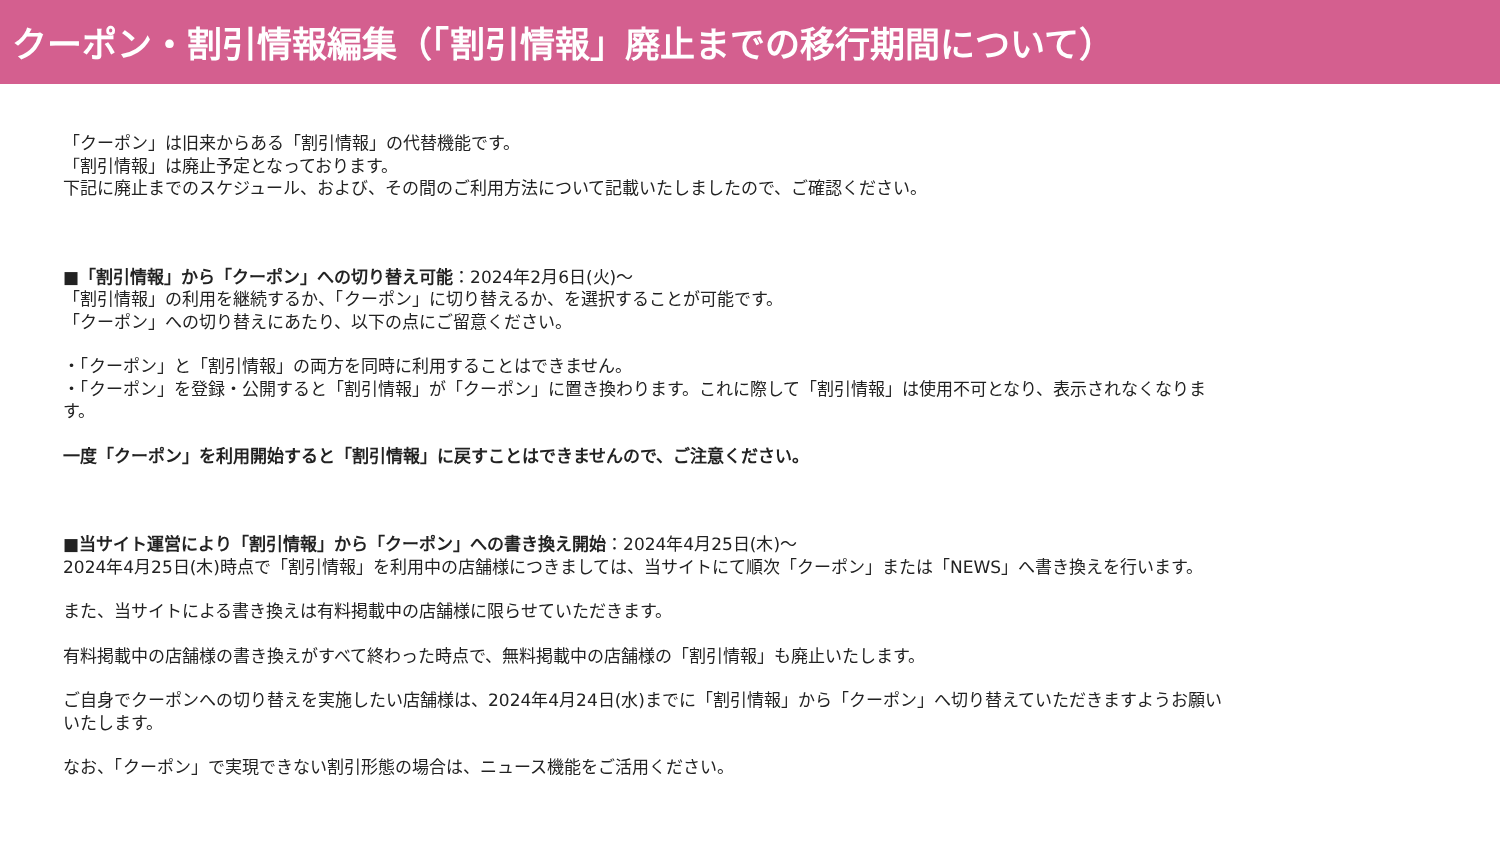クーポン・割引情報編集（「割引情報」廃止までの移行期間について）
「クーポン」は旧来からある「割引情報」の代替機能です。
「割引情報」は廃止予定となっております。
下記に廃止までのスケジュール、および、その間のご利用方法について記載いたしましたので、ご確認ください。
■「割引情報」から「クーポン」への切り替え可能：2024年2月6日(火)～
「割引情報」の利用を継続するか、「クーポン」に切り替えるか、を選択することが可能です。
「クーポン」への切り替えにあたり、以下の点にご留意ください。
・「クーポン」と「割引情報」の両方を同時に利用することはできません。
・「クーポン」を登録・公開すると「割引情報」が「クーポン」に置き換わります。これに際して「割引情報」は使用不可となり、表示されなくなります。
一度「クーポン」を利用開始すると「割引情報」に戻すことはできませんので、ご注意ください。
■当サイト運営により「割引情報」から「クーポン」への書き換え開始：2024年4月25日(木)～
2024年4月25日(木)時点で「割引情報」を利用中の店舗様につきましては、当サイトにて順次「クーポン」または「NEWS」へ書き換えを行います。
また、当サイトによる書き換えは有料掲載中の店舗様に限らせていただきます。
有料掲載中の店舗様の書き換えがすべて終わった時点で、無料掲載中の店舗様の「割引情報」も廃止いたします。
ご自身でクーポンへの切り替えを実施したい店舗様は、2024年4月24日(水)までに「割引情報」から「クーポン」へ切り替えていただきますようお願いいたします。
なお、「クーポン」で実現できない割引形態の場合は、ニュース機能をご活用ください。